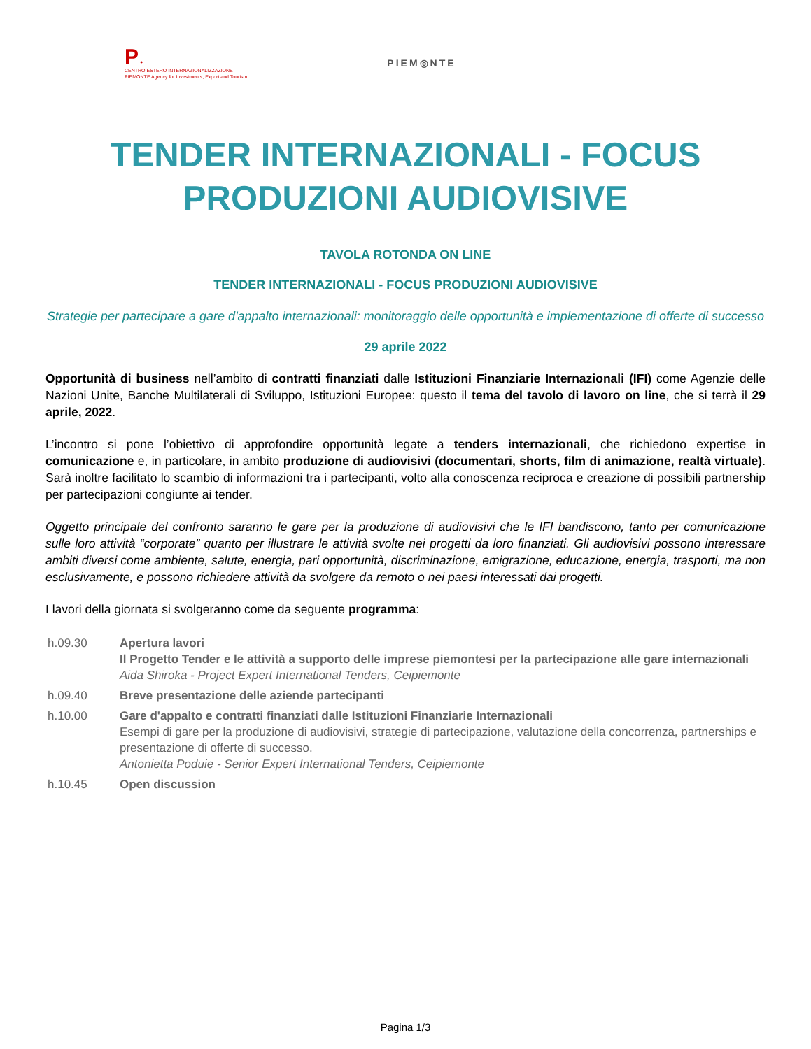P ●
CENTRO ESTERO INTERNAZIONALIZZAZIONE
PIEMONTE Agency for Investments, Export and Tourism
PIEM◎NTE
TENDER INTERNAZIONALI - FOCUS PRODUZIONI AUDIOVISIVE
TAVOLA ROTONDA ON LINE
TENDER INTERNAZIONALI - FOCUS PRODUZIONI AUDIOVISIVE
Strategie per partecipare a gare d'appalto internazionali: monitoraggio delle opportunità e implementazione di offerte di successo
29 aprile 2022
Opportunità di business nell’ambito di contratti finanziati dalle Istituzioni Finanziarie Internazionali (IFI) come Agenzie delle Nazioni Unite, Banche Multilaterali di Sviluppo, Istituzioni Europee: questo il tema del tavolo di lavoro on line, che si terrà il 29 aprile, 2022.
L’incontro si pone l’obiettivo di approfondire opportunità legate a tenders internazionali, che richiedono expertise in comunicazione e, in particolare, in ambito produzione di audiovisivi (documentari, shorts, film di animazione, realtà virtuale). Sarà inoltre facilitato lo scambio di informazioni tra i partecipanti, volto alla conoscenza reciproca e creazione di possibili partnership per partecipazioni congiunte ai tender.
Oggetto principale del confronto saranno le gare per la produzione di audiovisivi che le IFI bandiscono, tanto per comunicazione sulle loro attività “corporate” quanto per illustrare le attività svolte nei progetti da loro finanziati. Gli audiovisivi possono interessare ambiti diversi come ambiente, salute, energia, pari opportunità, discriminazione, emigrazione, educazione, energia, trasporti, ma non esclusivamente, e possono richiedere attività da svolgere da remoto o nei paesi interessati dai progetti.
I lavori della giornata si svolgeranno come da seguente programma:
| h.09.30 | Apertura lavori Il Progetto Tender e le attività a supporto delle imprese piemontesi per la partecipazione alle gare internazionali Aida Shiroka - Project Expert International Tenders, Ceipiemonte |
| h.09.40 | Breve presentazione delle aziende partecipanti |
| h.10.00 | Gare d'appalto e contratti finanziati dalle Istituzioni Finanziarie Internazionali Esempi di gare per la produzione di audiovisivi, strategie di partecipazione, valutazione della concorrenza, partnerships e presentazione di offerte di successo. Antonietta Poduie - Senior Expert International Tenders, Ceipiemonte |
| h.10.45 | Open discussion |
Pagina 1/3